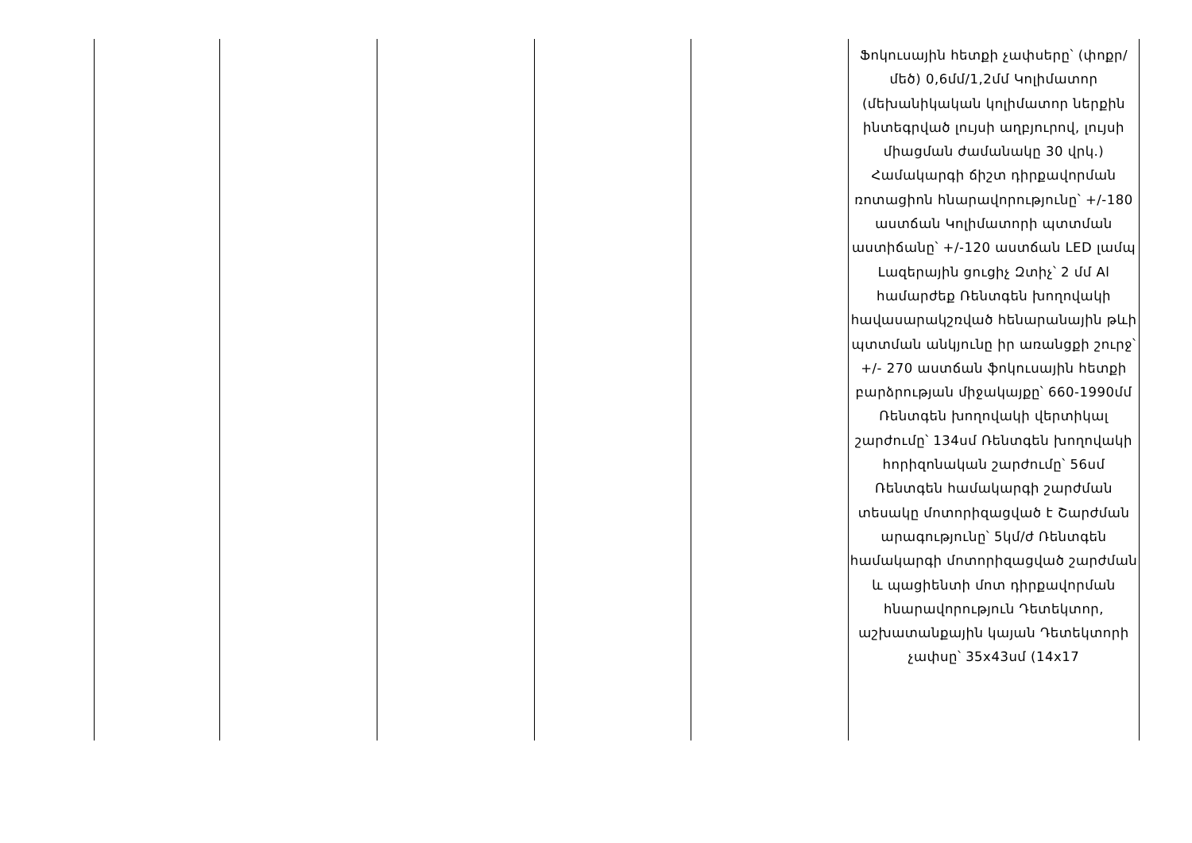| | | | | | Ֆոկուսային հետքի չափսերը՝ (փոքր/մեծ) 0,6մմ/1,2մմ Կոլիմատոր (մեխանիկական կոլիմատոր ներքին ինտեգրված լույսի աղբյուրով, լույսի միացման ժամանակը 30 վրկ.) Համակարգի ճիշտ դիրքավորման ռոտացիոն հնարավորությունը՝ +/-180 աստճան Կոլիմատորի պտտման աստիճանը՝ +/-120 աստճան LED լամպ Լազերային ցուցիչ Զտիչ՝ 2 մմ Al համարժեք Ռենտգեն խողովակի հավասարակշռված հենարանային թևի պտտման անկյունը իր առանցքի շուրջ՝ +/- 270 աստճան ֆոկուսային հետքի բարձրության միջակայքը՝ 660-1990մմ Ռենտգեն խողովակի վերտիկալ շարժումը՝ 134սմ Ռենտգեն խողովակի հորիզոնական շարժումը՝ 56սմ Ռենտգեն համակարգի շարժման տեսակը մոտորիզացված է Շարժման արագությունը՝ 5կմ/ժ Ռենտգեն համակարգի մոտորիզացված շարժման և պացիենտի մոտ դիրքավորման հնարավորություն Դետեկտոր, աշխատանքային կայան Դետեկտորի չափսը՝ 35x43սմ (14x17 |